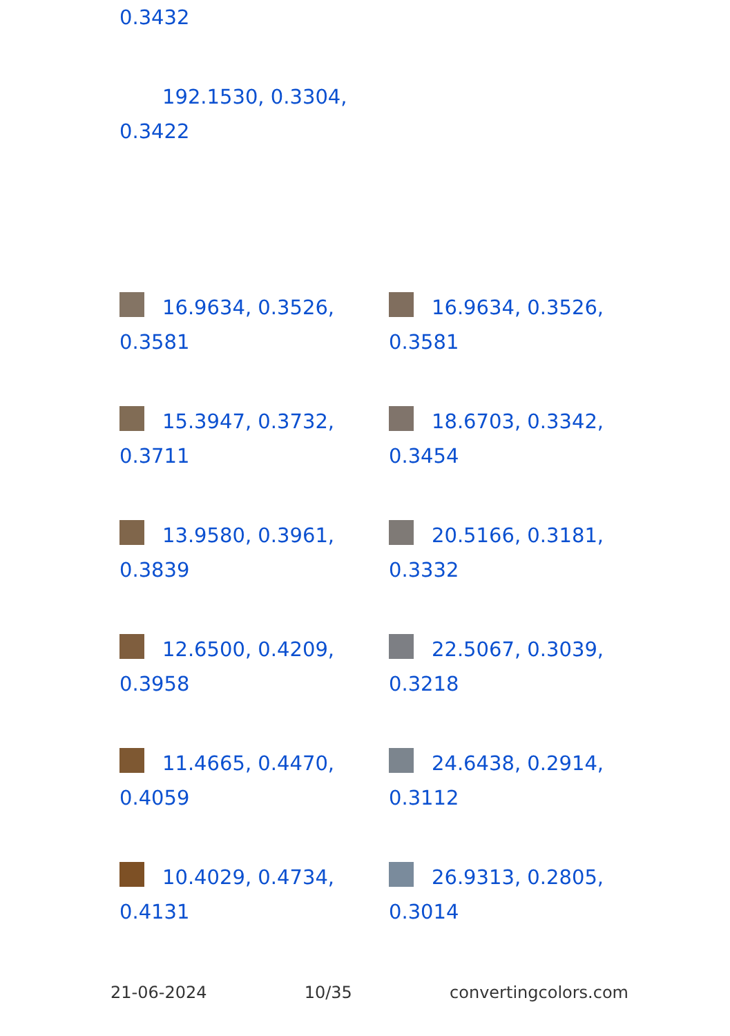0.3432
192.1530, 0.3304, 0.3422
16.9634, 0.3526, 0.3581
16.9634, 0.3526, 0.3581
15.3947, 0.3732, 0.3711
18.6703, 0.3342, 0.3454
13.9580, 0.3961, 0.3839
20.5166, 0.3181, 0.3332
12.6500, 0.4209, 0.3958
22.5067, 0.3039, 0.3218
11.4665, 0.4470, 0.4059
24.6438, 0.2914, 0.3112
10.4029, 0.4734, 0.4131
26.9313, 0.2805, 0.3014
21-06-2024 10/35 convertingcolors.com